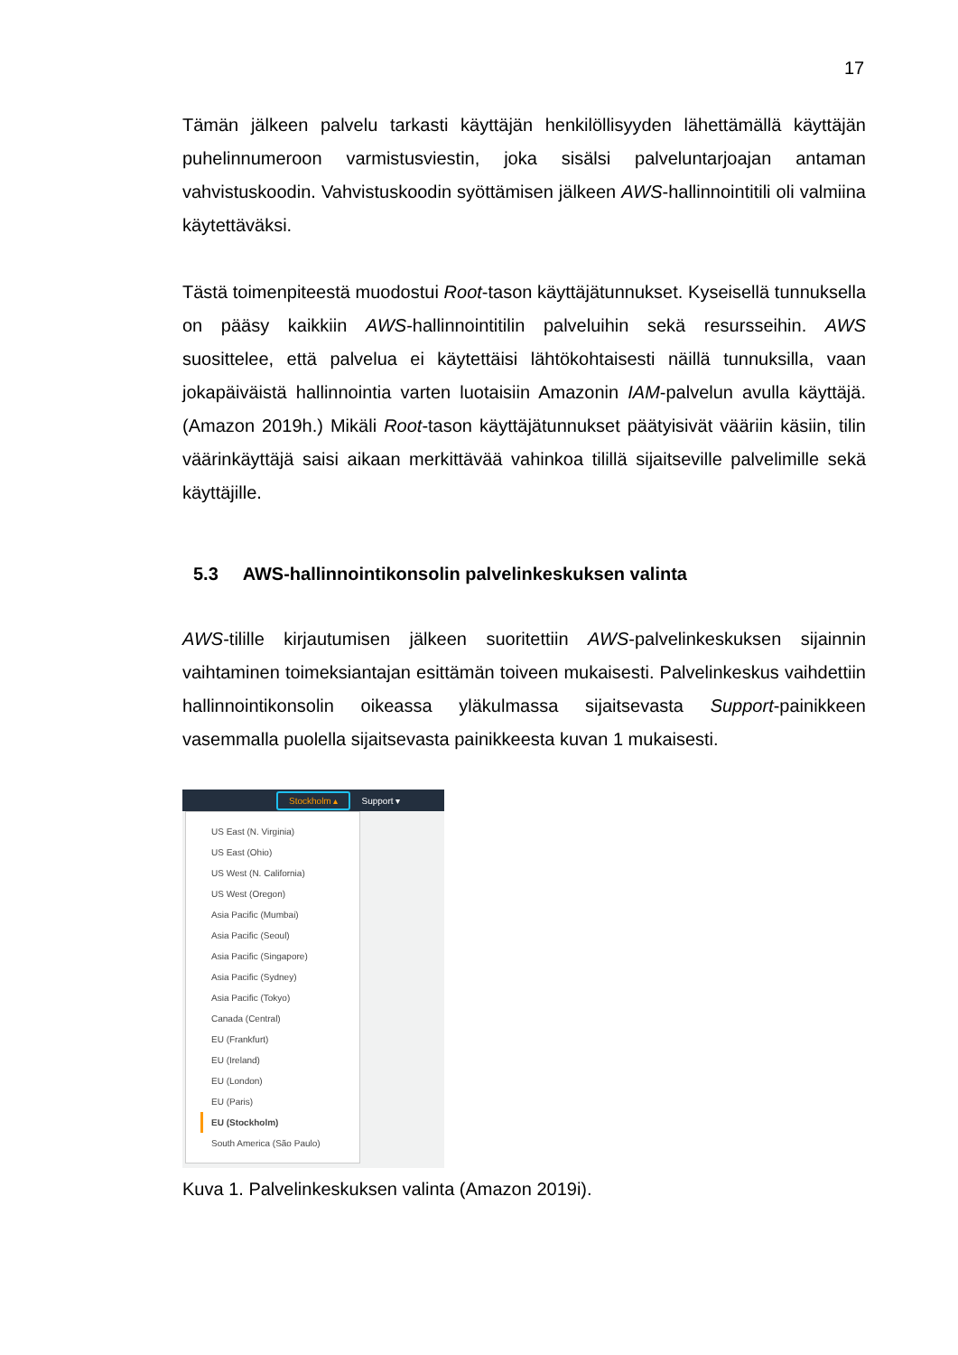17
Tämän jälkeen palvelu tarkasti käyttäjän henkilöllisyyden lähettämällä käyttäjän puhelinnumeroon varmistusviestin, joka sisälsi palveluntarjoajan antaman vahvistuskoodin. Vahvistuskoodin syöttämisen jälkeen AWS-hallinnointitili oli valmiina käytettäväksi.
Tästä toimenpiteestä muodostui Root-tason käyttäjätunnukset. Kyseisellä tunnuksella on pääsy kaikkiin AWS-hallinnointitilin palveluihin sekä resursseihin. AWS suosittelee, että palvelua ei käytettäisi lähtökohtaisesti näillä tunnuksilla, vaan jokapäiväistä hallinnointia varten luotaisiin Amazonin IAM-palvelun avulla käyttäjä. (Amazon 2019h.) Mikäli Root-tason käyttäjätunnukset päätyisivät vääriin käsiin, tilin väärinkäyttäjä saisi aikaan merkittävää vahinkoa tilillä sijaitseville palvelimille sekä käyttäjille.
5.3 AWS-hallinnointikonsolin palvelinkeskuksen valinta
AWS-tilille kirjautumisen jälkeen suoritettiin AWS-palvelinkeskuksen sijainnin vaihtaminen toimeksiantajan esittämän toiveen mukaisesti. Palvelinkeskus vaihdettiin hallinnointikonsolin oikeassa yläkulmassa sijaitsevasta Support-painikkeen vasemmalla puolella sijaitsevasta painikkeesta kuvan 1 mukaisesti.
Stockholm ▴ Support ▾
US East (N. Virginia)
US East (Ohio)
US West (N. California)
US West (Oregon)
Asia Pacific (Mumbai)
Asia Pacific (Seoul)
Asia Pacific (Singapore)
Asia Pacific (Sydney)
Asia Pacific (Tokyo)
Canada (Central)
EU (Frankfurt)
EU (Ireland)
EU (London)
EU (Paris)
EU (Stockholm)
South America (São Paulo)
Kuva 1. Palvelinkeskuksen valinta (Amazon 2019i).